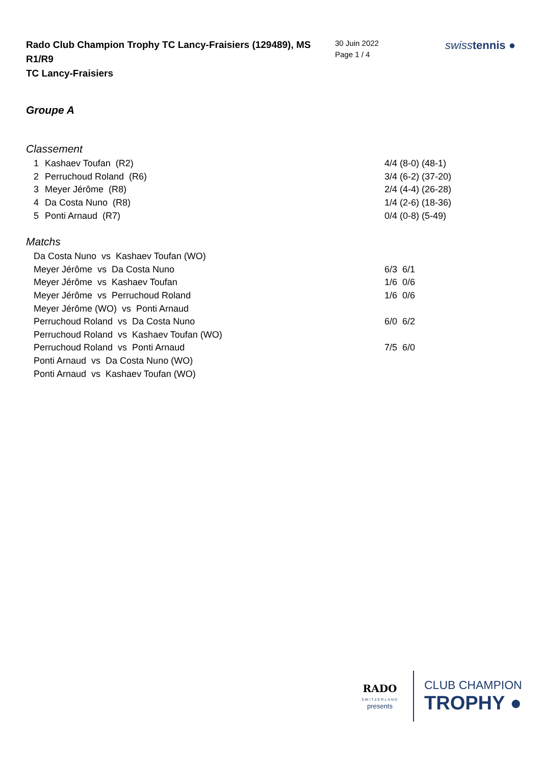Rado Club Champion Trophy TC Lancy-Fraisiers (129489), MS R1/R9
TC Lancy-Fraisiers
30 Juin 2022
Page 1 / 4
swisstennis ●
Groupe A
Classement
| 1 | Kashaev Toufan (R2) | 4/4 (8-0) (48-1) |
| 2 | Perruchoud Roland (R6) | 3/4 (6-2) (37-20) |
| 3 | Meyer Jérôme (R8) | 2/4 (4-4) (26-28) |
| 4 | Da Costa Nuno (R8) | 1/4 (2-6) (18-36) |
| 5 | Ponti Arnaud (R7) | 0/4 (0-8) (5-49) |
Matchs
| Da Costa Nuno vs Kashaev Toufan (WO) | |
| Meyer Jérôme vs Da Costa Nuno | 6/3 6/1 |
| Meyer Jérôme vs Kashaev Toufan | 1/6 0/6 |
| Meyer Jérôme vs Perruchoud Roland | 1/6 0/6 |
| Meyer Jérôme (WO) vs Ponti Arnaud | |
| Perruchoud Roland vs Da Costa Nuno | 6/0 6/2 |
| Perruchoud Roland vs Kashaev Toufan (WO) | |
| Perruchoud Roland vs Ponti Arnaud | 7/5 6/0 |
| Ponti Arnaud vs Da Costa Nuno (WO) | |
| Ponti Arnaud vs Kashaev Toufan (WO) | |
RADO
SWITZERLAND
presents
CLUB CHAMPION
TROPHY ●